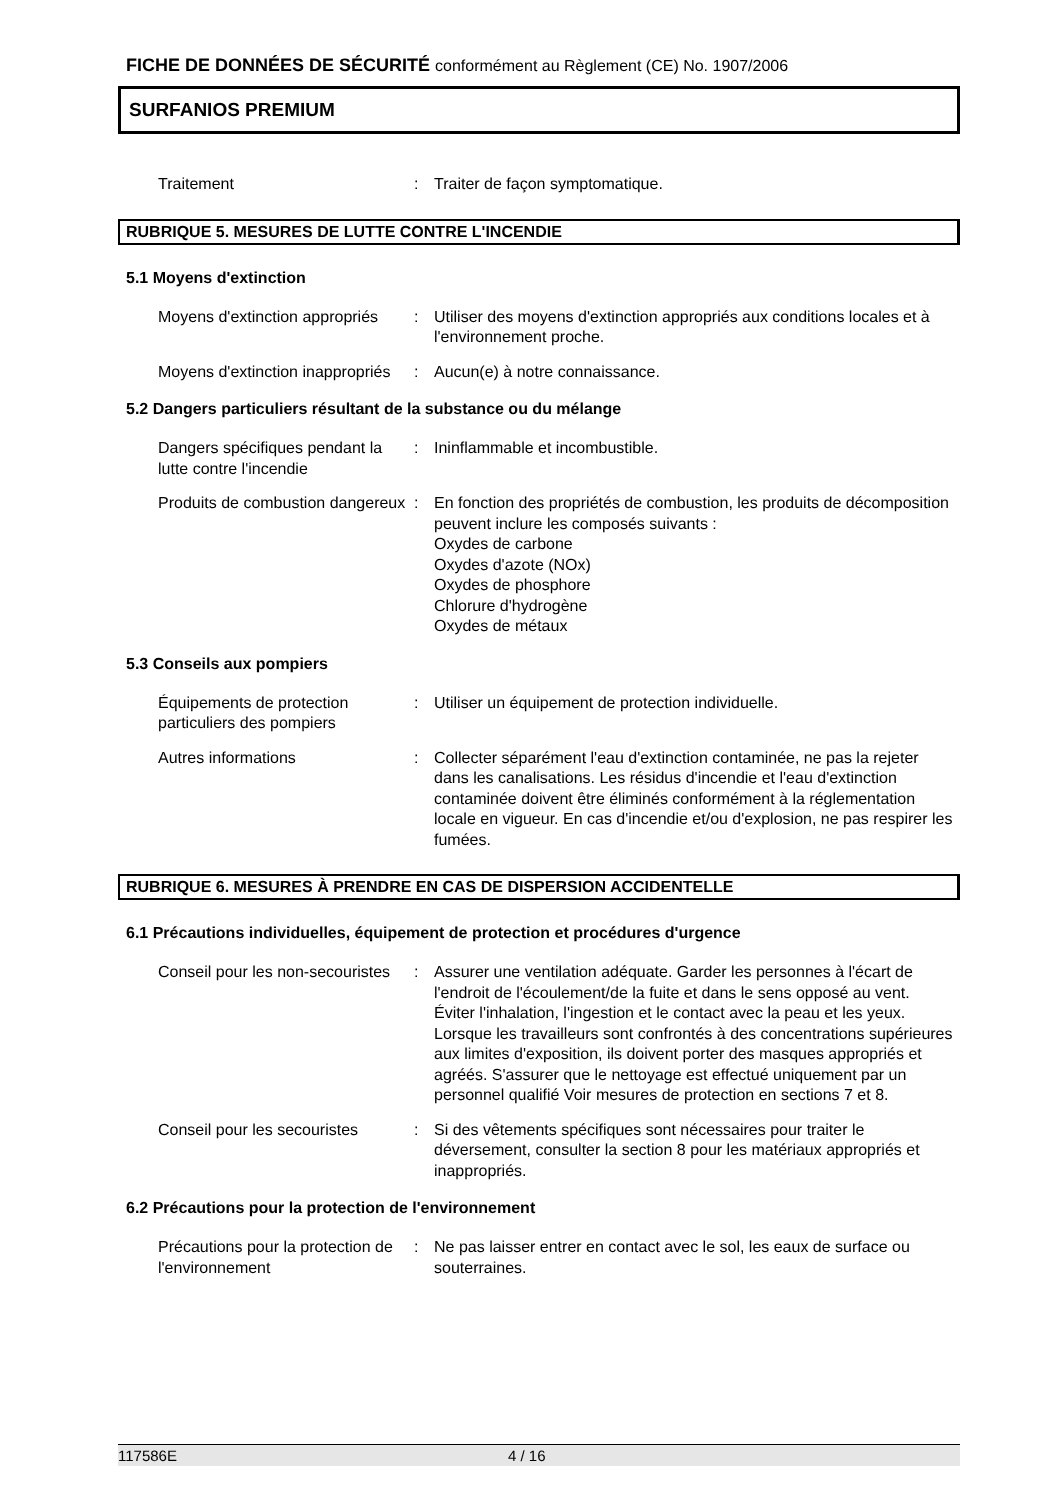FICHE DE DONNÉES DE SÉCURITÉ conformément au Règlement (CE) No. 1907/2006
SURFANIOS PREMIUM
Traitement : Traiter de façon symptomatique.
RUBRIQUE 5. MESURES DE LUTTE CONTRE L'INCENDIE
5.1 Moyens d'extinction
Moyens d'extinction appropriés
: Utiliser des moyens d'extinction appropriés aux conditions locales et à l'environnement proche.
Moyens d'extinction inappropriés
: Aucun(e) à notre connaissance.
5.2 Dangers particuliers résultant de la substance ou du mélange
Dangers spécifiques pendant la lutte contre l'incendie
: Ininflammable et incombustible.
Produits de combustion dangereux
: En fonction des propriétés de combustion, les produits de décomposition peuvent inclure les composés suivants :
Oxydes de carbone
Oxydes d'azote (NOx)
Oxydes de phosphore
Chlorure d'hydrogène
Oxydes de métaux
5.3 Conseils aux pompiers
Équipements de protection particuliers des pompiers
: Utiliser un équipement de protection individuelle.
Autres informations : Collecter séparément l'eau d'extinction contaminée, ne pas la rejeter dans les canalisations. Les résidus d'incendie et l'eau d'extinction contaminée doivent être éliminés conformément à la réglementation locale en vigueur. En cas d'incendie et/ou d'explosion, ne pas respirer les fumées.
RUBRIQUE 6. MESURES À PRENDRE EN CAS DE DISPERSION ACCIDENTELLE
6.1 Précautions individuelles, équipement de protection et procédures d'urgence
Conseil pour les non-secouristes
: Assurer une ventilation adéquate. Garder les personnes à l'écart de l'endroit de l'écoulement/de la fuite et dans le sens opposé au vent. Éviter l'inhalation, l'ingestion et le contact avec la peau et les yeux. Lorsque les travailleurs sont confrontés à des concentrations supérieures aux limites d'exposition, ils doivent porter des masques appropriés et agréés. S'assurer que le nettoyage est effectué uniquement par un personnel qualifié Voir mesures de protection en sections 7 et 8.
Conseil pour les secouristes
: Si des vêtements spécifiques sont nécessaires pour traiter le déversement, consulter la section 8 pour les matériaux appropriés et inappropriés.
6.2 Précautions pour la protection de l'environnement
Précautions pour la protection de l'environnement
: Ne pas laisser entrer en contact avec le sol, les eaux de surface ou souterraines.
117586E 4 / 16